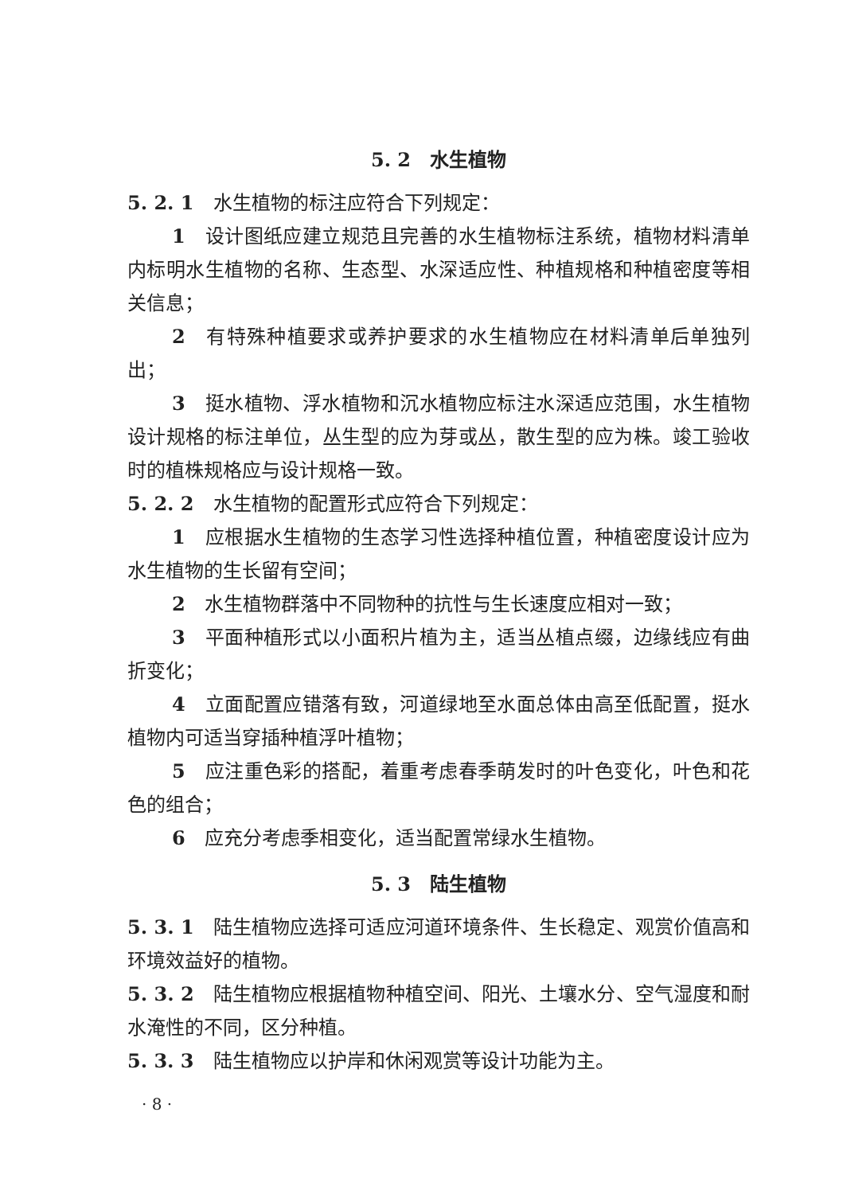5. 2　水生植物
5. 2. 1　水生植物的标注应符合下列规定：
1　设计图纸应建立规范且完善的水生植物标注系统，植物材料清单内标明水生植物的名称、生态型、水深适应性、种植规格和种植密度等相关信息；
2　有特殊种植要求或养护要求的水生植物应在材料清单后单独列出；
3　挺水植物、浮水植物和沉水植物应标注水深适应范围，水生植物设计规格的标注单位，丛生型的应为芽或丛，散生型的应为株。竣工验收时的植株规格应与设计规格一致。
5. 2. 2　水生植物的配置形式应符合下列规定：
1　应根据水生植物的生态学习性选择种植位置，种植密度设计应为水生植物的生长留有空间；
2　水生植物群落中不同物种的抗性与生长速度应相对一致；
3　平面种植形式以小面积片植为主，适当丛植点缀，边缘线应有曲折变化；
4　立面配置应错落有致，河道绿地至水面总体由高至低配置，挺水植物内可适当穿插种植浮叶植物；
5　应注重色彩的搭配，着重考虑春季萌发时的叶色变化，叶色和花色的组合；
6　应充分考虑季相变化，适当配置常绿水生植物。
5. 3　陆生植物
5. 3. 1　陆生植物应选择可适应河道环境条件、生长稳定、观赏价值高和环境效益好的植物。
5. 3. 2　陆生植物应根据植物种植空间、阳光、土壤水分、空气湿度和耐水淹性的不同，区分种植。
5. 3. 3　陆生植物应以护岸和休闲观赏等设计功能为主。
· 8 ·